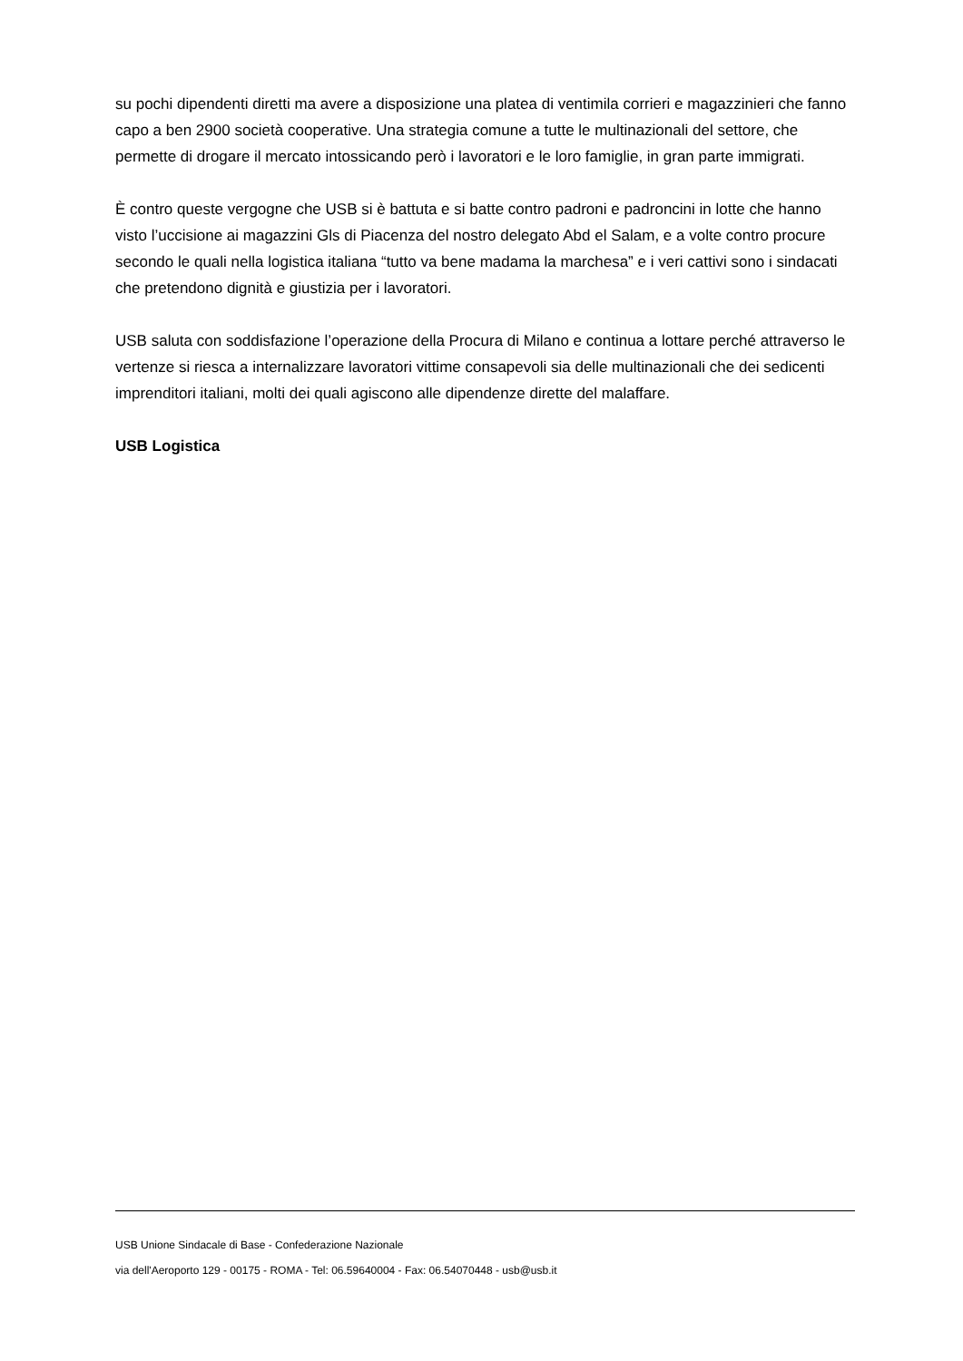su pochi dipendenti diretti ma avere a disposizione una platea di ventimila corrieri e magazzinieri che fanno capo a ben 2900 società cooperative. Una strategia comune a tutte le multinazionali del settore, che permette di drogare il mercato intossicando però i lavoratori e le loro famiglie, in gran parte immigrati.
È contro queste vergogne che USB si è battuta e si batte contro padroni e padroncini in lotte che hanno visto l’uccisione ai magazzini Gls di Piacenza del nostro delegato Abd el Salam, e a volte contro procure secondo le quali nella logistica italiana “tutto va bene madama la marchesa” e i veri cattivi sono i sindacati che pretendono dignità e giustizia per i lavoratori.
USB saluta con soddisfazione l’operazione della Procura di Milano e continua a lottare perché attraverso le vertenze si riesca a internalizzare lavoratori vittime consapevoli sia delle multinazionali che dei sedicenti imprenditori italiani, molti dei quali agiscono alle dipendenze dirette del malaffare.
USB Logistica
USB Unione Sindacale di Base - Confederazione Nazionale
via dell'Aeroporto 129 - 00175 - ROMA - Tel: 06.59640004 - Fax: 06.54070448 - usb@usb.it